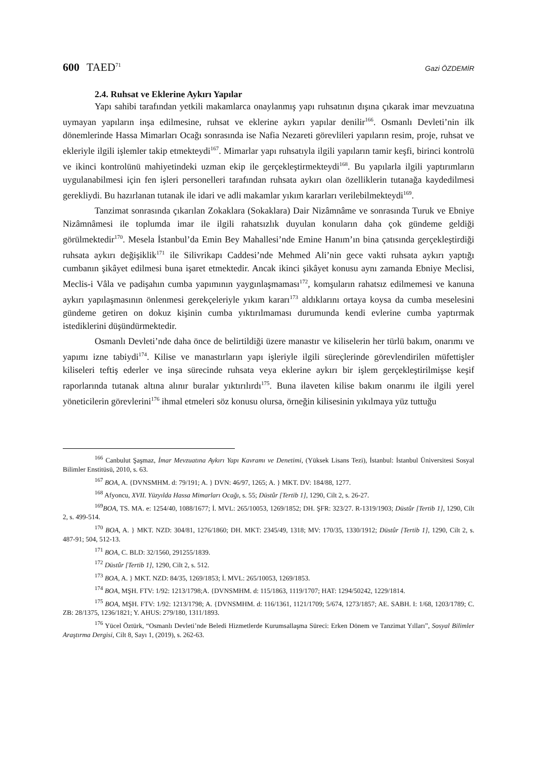600 TAED<sup>71</sup>
Gazi ÖZDEMİR
2.4. Ruhsat ve Eklerine Aykırı Yapılar
Yapı sahibi tarafından yetkili makamlarca onaylanmış yapı ruhsatının dışına çıkarak imar mevzuatına uymayan yapıların inşa edilmesine, ruhsat ve eklerine aykırı yapılar denilir<sup>166</sup>. Osmanlı Devleti’nin ilk dönemlerinde Hassa Mimarları Ocağı sonrasında ise Nafia Nezareti görevlileri yapıların resim, proje, ruhsat ve ekleriyle ilgili işlemler takip etmekteydi<sup>167</sup>. Mimarlar yapı ruhsatıyla ilgili yapıların tamir keşfi, birinci kontrolü ve ikinci kontrolünü mahiyetindeki uzman ekip ile gerçekleştirmekteydi<sup>168</sup>. Bu yapılarla ilgili yaptırımların uygulanabilmesi için fen işleri personelleri tarafından ruhsata aykırı olan özelliklerin tutanağa kaydedilmesi gerekliydi. Bu hazırlanan tutanak ile idari ve adli makamlar yıkım kararları verilebilmekteydi<sup>169</sup>.
Tanzimat sonrasında çıkarılan Zokaklara (Sokaklara) Dair Nizâmnâme ve sonrasında Turuk ve Ebniye Nizâmnâmesi ile toplumda imar ile ilgili rahatsızlık duyulan konuların daha çok gündeme geldiği görülmektedir<sup>170</sup>. Mesela İstanbul’da Emin Bey Mahallesi’nde Emine Hanım’ın bina çatısında gerçekleştirdiği ruhsata aykırı değişiklik<sup>171</sup> ile Silivrikapı Caddesi’nde Mehmed Ali’nin gece vakti ruhsata aykırı yaptığı cumbanın şikâyet edilmesi buna işaret etmektedir. Ancak ikinci şikâyet konusu aynı zamanda Ebniye Meclisi, Meclis-i Vâla ve padişahın cumba yapımının yaygınlaşmaması<sup>172</sup>, komşuların rahatsız edilmemesi ve kanuna aykırı yapılaşmasının önlenmesi gerekçeleriyle yıkım kararı<sup>173</sup> aldıklarını ortaya koysa da cumba meselesini gündeme getiren on dokuz kişinin cumba yıktırılmaması durumunda kendi evlerine cumba yaptırmak istediklerini düşündürmektedir.
Osmanlı Devleti’nde daha önce de belirtildiği üzere manastır ve kiliselerin her türlü bakım, onarımı ve yapımı izne tabiydi<sup>174</sup>. Kilise ve manastırların yapı işleriyle ilgili süreçlerinde görevlendirilen müfettişler kiliseleri teftiş ederler ve inşa sürecinde ruhsata veya eklerine aykırı bir işlem gerçekleştirilmişse keşif raporlarında tutanak altına alınır buralar yıktırılırdı<sup>175</sup>. Buna ilaveten kilise bakım onarımı ile ilgili yerel yöneticilerin görevlerini<sup>176</sup> ihmal etmeleri söz konusu olursa, örneğin kilisesinin yıkılmaya yüz tuttuğu
<sup>166</sup> Canbulut Şaşmaz, İmar Mevzuatına Aykırı Yapı Kavramı ve Denetimi, (Yüksek Lisans Tezi), İstanbul: İstanbul Üniversitesi Sosyal Bilimler Enstitüsü, 2010, s. 63.
<sup>167</sup> BOA, A. {DVNSMHM. d: 79/191; A. } DVN: 46/97, 1265; A. } MKT. DV: 184/88, 1277.
<sup>168</sup> Afyoncu, XVII. Yüzyılda Hassa Mimarları Ocağı, s. 55; Düstûr [Tertib 1], 1290, Cilt 2, s. 26-27.
<sup>169</sup>BOA, TS. MA. e: 1254/40, 1088/1677; İ. MVL: 265/10053, 1269/1852; DH. ŞFR: 323/27. R-1319/1903; Düstûr [Tertib 1], 1290, Cilt 2, s. 499-514.
<sup>170</sup> BOA, A. } MKT. NZD: 304/81, 1276/1860; DH. MKT: 2345/49, 1318; MV: 170/35, 1330/1912; Düstûr [Tertib 1], 1290, Cilt 2, s. 487-91; 504, 512-13.
<sup>171</sup> BOA, C. BLD: 32/1560, 291255/1839.
<sup>172</sup> Düstûr [Tertib 1], 1290, Cilt 2, s. 512.
<sup>173</sup> BOA, A. } MKT. NZD: 84/35, 1269/1853; İ. MVL: 265/10053, 1269/1853.
<sup>174</sup> BOA, MŞH. FTV: 1/92: 1213/1798;A. {DVNSMHM. d: 115/1863, 1119/1707; HAT: 1294/50242, 1229/1814.
<sup>175</sup> BOA, MŞH. FTV: 1/92: 1213/1798; A. {DVNSMHM. d: 116/1361, 1121/1709; 5/674, 1273/1857; AE. SABH. I: 1/68, 1203/1789; C. ZB: 28/1375, 1236/1821; Y. AHUS: 279/180, 1311/1893.
<sup>176</sup> Yücel Öztürk, “Osmanlı Devleti’nde Beledi Hizmetlerde Kurumsallaşma Süreci: Erken Dönem ve Tanzimat Yılları”, Sosyal Bilimler Araştırma Dergisi, Cilt 8, Sayı 1, (2019), s. 262-63.